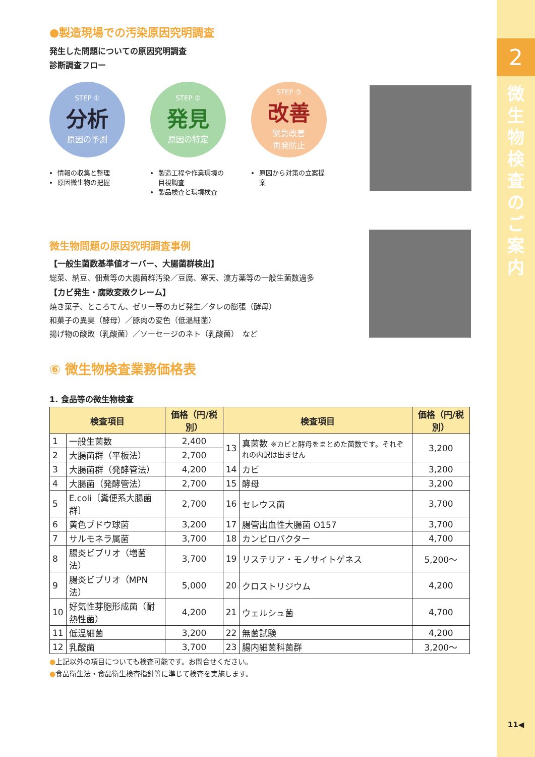2
微
生
物
検
査
の
ご
案
内
11◀
●製造現場での汚染原因究明調査
発生した問題についての原因究明調査
診断調査フロー
STEP ①
分析
原因の予測
情報の収集と整理
原因微生物の把握
STEP ②
発見
原因の特定
製造工程や作業環境の目視調査
製品検査と環境検査
STEP ③
改善
緊急改善
再発防止
原因から対策の立案提案
微生物問題の原因究明調査事例
【一般生菌数基準値オーバー、大腸菌群検出】
総菜、納豆、佃煮等の大腸菌群汚染／豆腐、寒天、漢方薬等の一般生菌数過多
【カビ発生・腐敗変敗クレーム】
焼き菓子、ところてん、ゼリー等のカビ発生／タレの膨張（酵母）
和菓子の異臭（酵母）／豚肉の変色（低温細菌）
揚げ物の酸敗（乳酸菌）／ソーセージのネト（乳酸菌）　など
⑥ 微生物検査業務価格表
1. 食品等の微生物検査
| 検査項目 | | 価格（円/税別） | 検査項目 | | 価格（円/税別） |
| --- | --- | --- | --- | --- | --- |
| 1 | 一般生菌数 | 2,400 | 13 | 真菌数 ※カビと酵母をまとめた菌数です。それぞれの内訳は出ません | 3,200 |
| 2 | 大腸菌群（平板法） | 2,700 | | | |
| 3 | 大腸菌群（発酵管法） | 4,200 | 14 | カビ | 3,200 |
| 4 | 大腸菌（発酵管法） | 2,700 | 15 | 酵母 | 3,200 |
| 5 | E.coli〔糞便系大腸菌群〕 | 2,700 | 16 | セレウス菌 | 3,700 |
| 6 | 黄色ブドウ球菌 | 3,200 | 17 | 腸管出血性大腸菌 O157 | 3,700 |
| 7 | サルモネラ属菌 | 3,700 | 18 | カンピロバクター | 4,700 |
| 8 | 腸炎ビブリオ（増菌法） | 3,700 | 19 | リステリア・モノサイトゲネス | 5,200～ |
| 9 | 腸炎ビブリオ（MPN法） | 5,000 | 20 | クロストリジウム | 4,200 |
| 10 | 好気性芽胞形成菌（耐熱性菌） | 4,200 | 21 | ウェルシュ菌 | 4,700 |
| 11 | 低温細菌 | 3,200 | 22 | 無菌試験 | 4,200 |
| 12 | 乳酸菌 | 3,700 | 23 | 腸内細菌科菌群 | 3,200～ |
●上記以外の項目についても検査可能です。お問合せください。
●食品衛生法・食品衛生検査指針等に準じて検査を実施します。